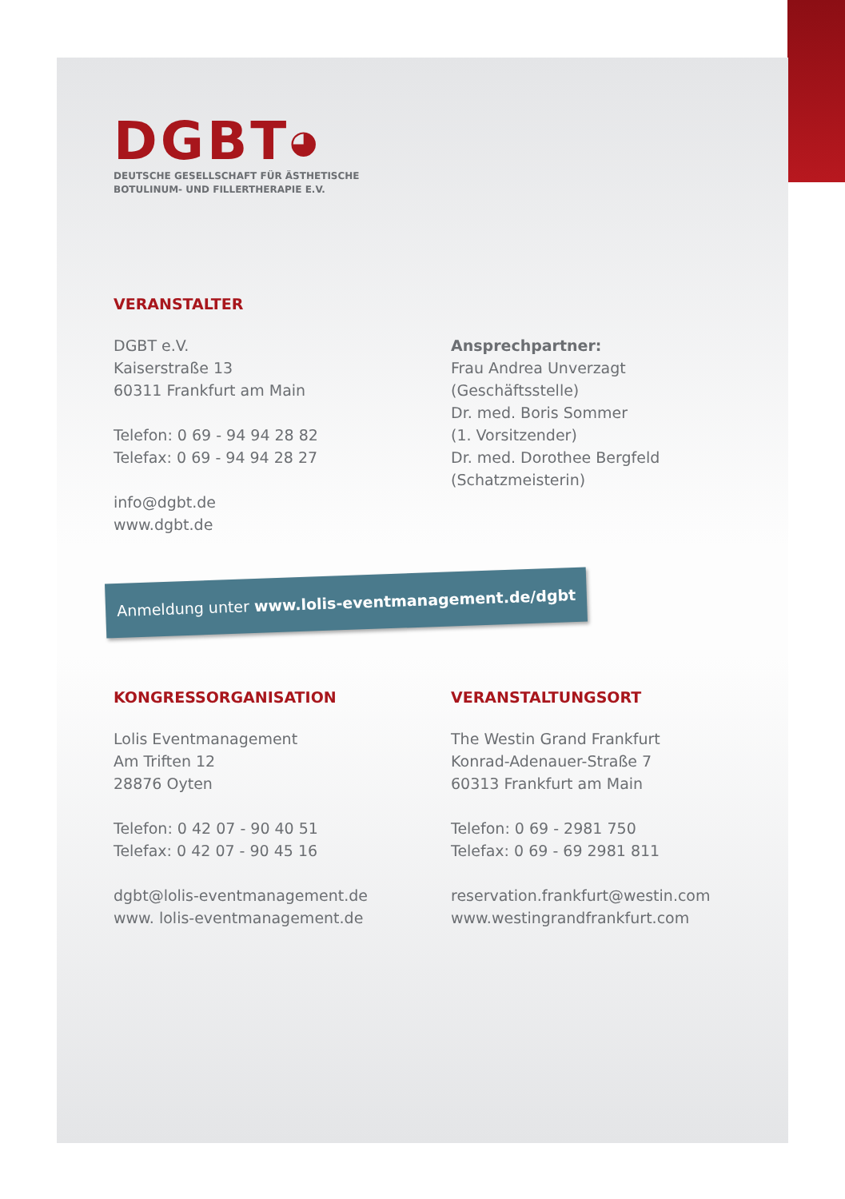DGBT◕
DEUTSCHE GESELLSCHAFT FÜR ÄSTHETISCHE
BOTULINUM- UND FILLERTHERAPIE E.V.
VERANSTALTER
DGBT e.V.
Kaiserstraße 13
60311 Frankfurt am Main
Telefon: 0 69 - 94 94 28 82
Telefax: 0 69 - 94 94 28 27
info@dgbt.de
www.dgbt.de
Ansprechpartner:
Frau Andrea Unverzagt
(Geschäftsstelle)
Dr. med. Boris Sommer
(1. Vorsitzender)
Dr. med. Dorothee Bergfeld
(Schatzmeisterin)
Anmeldung unter www.lolis-eventmanagement.de/dgbt
KONGRESSORGANISATION
Lolis Eventmanagement
Am Triften 12
28876 Oyten
Telefon: 0 42 07 - 90 40 51
Telefax: 0 42 07 - 90 45 16
dgbt@lolis-eventmanagement.de
www. lolis-eventmanagement.de
VERANSTALTUNGSORT
The Westin Grand Frankfurt
Konrad-Adenauer-Straße 7
60313 Frankfurt am Main
Telefon: 0 69 - 2981 750
Telefax: 0 69 - 69 2981 811
reservation.frankfurt@westin.com
www.westingrandfrankfurt.com